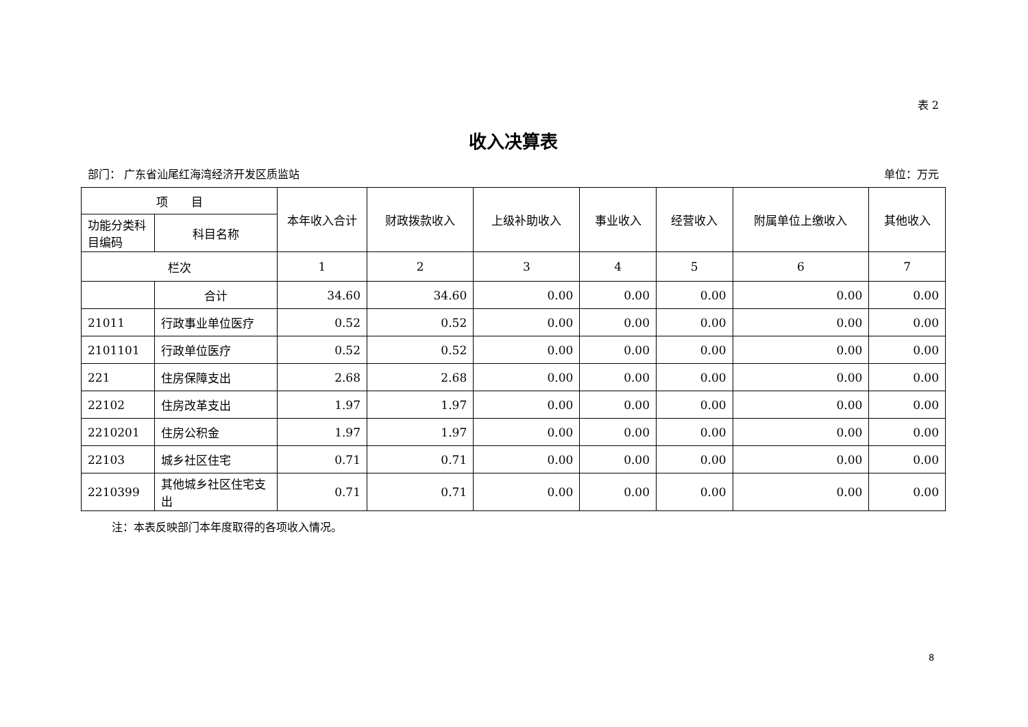表 2
收入决算表
部门： 广东省汕尾红海湾经济开发区质监站 单位：万元
| 项 目 | | 本年收入合计 | 财政拨款收入 | 上级补助收入 | 事业收入 | 经营收入 | 附属单位上缴收入 | 其他收入 |
| --- | --- | --- | --- | --- | --- | --- | --- | --- |
| 功能分类科目编码 | 科目名称 | | | | | | | |
| 栏次 | | 1 | 2 | 3 | 4 | 5 | 6 | 7 |
| | 合计 | 34.60 | 34.60 | 0.00 | 0.00 | 0.00 | 0.00 | 0.00 |
| 21011 | 行政事业单位医疗 | 0.52 | 0.52 | 0.00 | 0.00 | 0.00 | 0.00 | 0.00 |
| 2101101 | 行政单位医疗 | 0.52 | 0.52 | 0.00 | 0.00 | 0.00 | 0.00 | 0.00 |
| 221 | 住房保障支出 | 2.68 | 2.68 | 0.00 | 0.00 | 0.00 | 0.00 | 0.00 |
| 22102 | 住房改革支出 | 1.97 | 1.97 | 0.00 | 0.00 | 0.00 | 0.00 | 0.00 |
| 2210201 | 住房公积金 | 1.97 | 1.97 | 0.00 | 0.00 | 0.00 | 0.00 | 0.00 |
| 22103 | 城乡社区住宅 | 0.71 | 0.71 | 0.00 | 0.00 | 0.00 | 0.00 | 0.00 |
| 2210399 | 其他城乡社区住宅支出 | 0.71 | 0.71 | 0.00 | 0.00 | 0.00 | 0.00 | 0.00 |
注：本表反映部门本年度取得的各项收入情况。
8